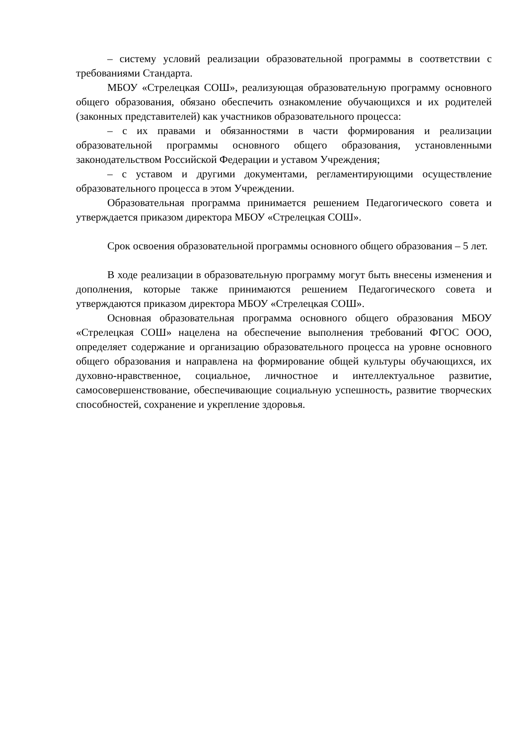– систему условий реализации образовательной программы в соответствии с требованиями Стандарта.
МБОУ «Стрелецкая СОШ», реализующая образовательную программу основного общего образования, обязано обеспечить ознакомление обучающихся и их родителей (законных представителей) как участников образовательного процесса:
– с их правами и обязанностями в части формирования и реализации образовательной программы основного общего образования, установленными законодательством Российской Федерации и уставом Учреждения;
– с уставом и другими документами, регламентирующими осуществление образовательного процесса в этом Учреждении.
Образовательная программа принимается решением Педагогического совета и утверждается приказом директора МБОУ «Стрелецкая СОШ».
Срок освоения образовательной программы основного общего образования – 5 лет.
В ходе реализации в образовательную программу могут быть внесены изменения и дополнения, которые также принимаются решением Педагогического совета и утверждаются приказом директора МБОУ «Стрелецкая СОШ».
Основная образовательная программа основного общего образования МБОУ «Стрелецкая СОШ» нацелена на обеспечение выполнения требований ФГОС ООО, определяет содержание и организацию образовательного процесса на уровне основного общего образования и направлена на формирование общей культуры обучающихся, их духовно-нравственное, социальное, личностное и интеллектуальное развитие, самосовершенствование, обеспечивающие социальную успешность, развитие творческих способностей, сохранение и укрепление здоровья.